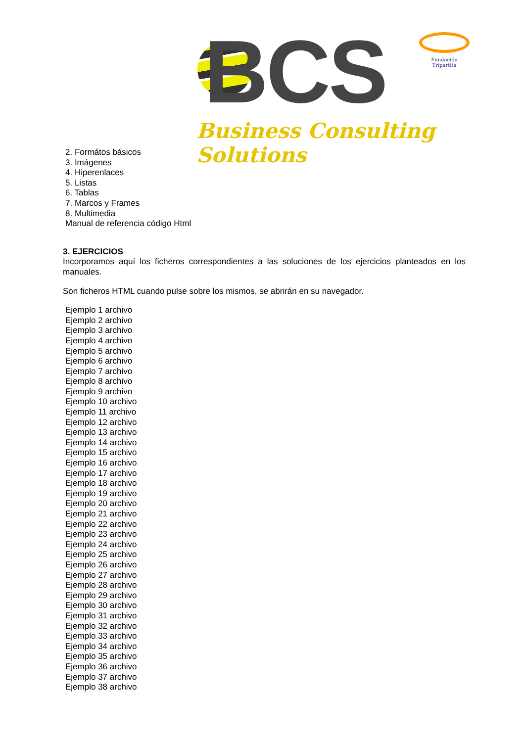BCS
Business Consulting Solutions
Fundación Tripartita
2. Formátos básicos
3. Imágenes
4. Hiperenlaces
5. Listas
6. Tablas
7. Marcos y Frames
8. Multimedia
Manual de referencia código Html
3. EJERCICIOS
Incorporamos aquí los ficheros correspondientes a las soluciones de los ejercicios planteados en los manuales.
Son ficheros HTML cuando pulse sobre los mismos, se abrirán en su navegador.
Ejemplo 1 archivo
Ejemplo 2 archivo
Ejemplo 3 archivo
Ejemplo 4 archivo
Ejemplo 5 archivo
Ejemplo 6 archivo
Ejemplo 7 archivo
Ejemplo 8 archivo
Ejemplo 9 archivo
Ejemplo 10 archivo
Ejemplo 11 archivo
Ejemplo 12 archivo
Ejemplo 13 archivo
Ejemplo 14 archivo
Ejemplo 15 archivo
Ejemplo 16 archivo
Ejemplo 17 archivo
Ejemplo 18 archivo
Ejemplo 19 archivo
Ejemplo 20 archivo
Ejemplo 21 archivo
Ejemplo 22 archivo
Ejemplo 23 archivo
Ejemplo 24 archivo
Ejemplo 25 archivo
Ejemplo 26 archivo
Ejemplo 27 archivo
Ejemplo 28 archivo
Ejemplo 29 archivo
Ejemplo 30 archivo
Ejemplo 31 archivo
Ejemplo 32 archivo
Ejemplo 33 archivo
Ejemplo 34 archivo
Ejemplo 35 archivo
Ejemplo 36 archivo
Ejemplo 37 archivo
Ejemplo 38 archivo